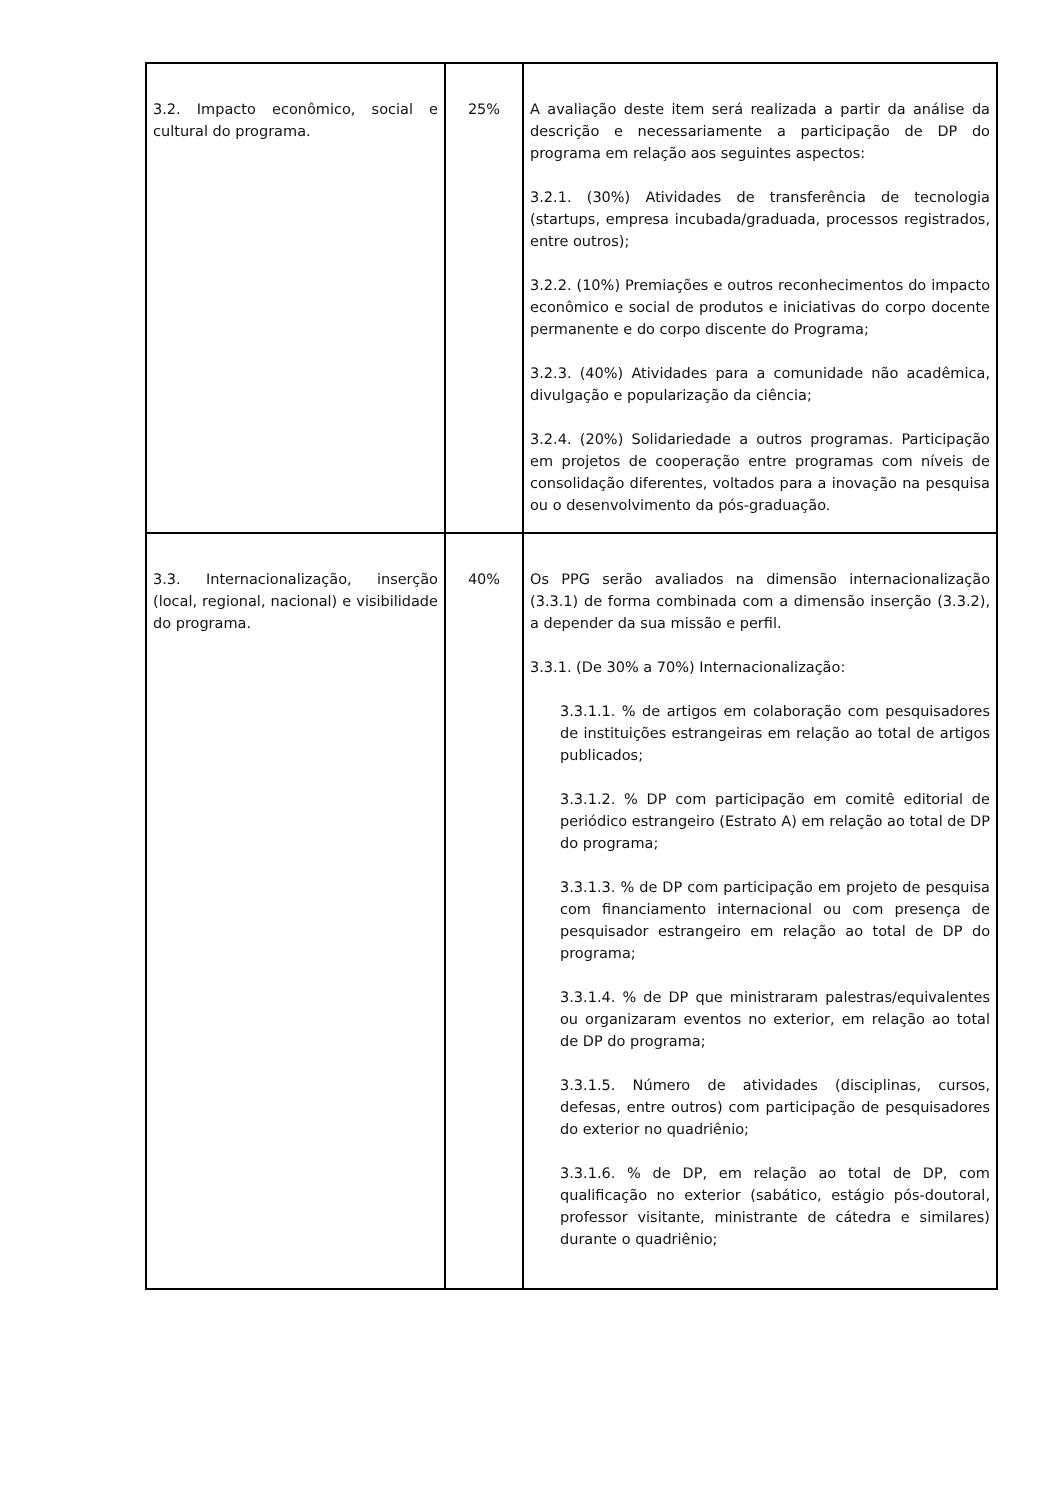| 3.2. Impacto econômico, social e cultural do programa. | 25% | A avaliação deste item será realizada a partir da análise da descrição e necessariamente a participação de DP do programa em relação aos seguintes aspectos: 3.2.1. (30%) Atividades de transferência de tecnologia (startups, empresa incubada/graduada, processos registrados, entre outros); 3.2.2. (10%) Premiações e outros reconhecimentos do impacto econômico e social de produtos e iniciativas do corpo docente permanente e do corpo discente do Programa; 3.2.3. (40%) Atividades para a comunidade não acadêmica, divulgação e popularização da ciência; 3.2.4. (20%) Solidariedade a outros programas. Participação em projetos de cooperação entre programas com níveis de consolidação diferentes, voltados para a inovação na pesquisa ou o desenvolvimento da pós-graduação. |
| 3.3. Internacionalização, inserção (local, regional, nacional) e visibilidade do programa. | 40% | Os PPG serão avaliados na dimensão internacionalização (3.3.1) de forma combinada com a dimensão inserção (3.3.2), a depender da sua missão e perfil. 3.3.1. (De 30% a 70%) Internacionalização: 3.3.1.1. % de artigos em colaboração com pesquisadores de instituições estrangeiras em relação ao total de artigos publicados; 3.3.1.2. % DP com participação em comitê editorial de periódico estrangeiro (Estrato A) em relação ao total de DP do programa; 3.3.1.3. % de DP com participação em projeto de pesquisa com financiamento internacional ou com presença de pesquisador estrangeiro em relação ao total de DP do programa; 3.3.1.4. % de DP que ministraram palestras/equivalentes ou organizaram eventos no exterior, em relação ao total de DP do programa; 3.3.1.5. Número de atividades (disciplinas, cursos, defesas, entre outros) com participação de pesquisadores do exterior no quadriênio; 3.3.1.6. % de DP, em relação ao total de DP, com qualificação no exterior (sabático, estágio pós-doutoral, professor visitante, ministrante de cátedra e similares) durante o quadriênio; |